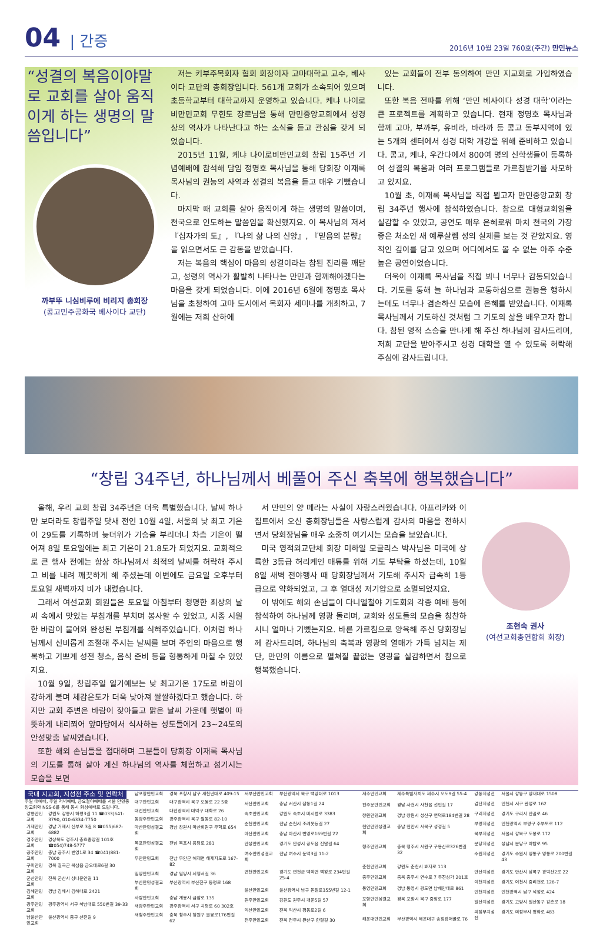04 | 간증
2016년 10월 23일 760호(주간) 만민뉴스
“성결의 복음이야말로 교회를 살아 움직이게 하는 생명의 말씀입니다”
까부뚜 니심비루에 비리지 총회장
(콩고민주공화국 베사이다 교단)
저는 키부주목회자 협회 회장이자 고마대학교 교수, 베사이다 교단의 총회장입니다. 561개 교회가 소속되어 있으며 초등학교부터 대학교까지 운영하고 있습니다. 케냐 나이로비만민교회 무힌도 장로님을 통해 만민중앙교회에서 성경 상의 역사가 나타난다고 하는 소식을 듣고 관심을 갖게 되었습니다.
2015년 11월, 케냐 나이로비만민교회 창립 15주년 기념예배에 참석해 담임 정명호 목사님을 통해 당회장 이재록 목사님의 권능의 사역과 성결의 복음을 듣고 매우 기뻤습니다.
마지막 때 교회를 살아 움직이게 하는 생명의 말씀이며, 천국으로 인도하는 말씀임을 확신했지요. 이 목사님의 저서 『십자가의 도』, 『나의 삶 나의 신앙』, 『믿음의 분량』을 읽으면서도 큰 감동을 받았습니다.
저는 복음의 핵심이 마음의 성결이라는 참된 진리를 깨닫고, 성령의 역사가 활발히 나타나는 만민과 함께해야겠다는 마음을 갖게 되었습니다. 이에 2016년 6월에 정명호 목사님을 초청하여 고마 도시에서 목회자 세미나를 개최하고, 7월에는 저희 산하에
있는 교회들이 전부 동의하여 만민 지교회로 가입하였습니다.
또한 복음 전파를 위해 ‘만민 베사이다 성경 대학’이라는 큰 프로젝트를 계획하고 있습니다. 현재 정명호 목사님과 함께 고마, 부까부, 유비라, 바라까 등 콩고 동부지역에 있는 5개의 센터에서 성경 대학 개강을 위해 준비하고 있습니다. 콩고, 케냐, 우간다에서 800여 명의 신학생들이 등록하여 성결의 복음과 여러 프로그램들로 가르침받기를 사모하고 있지요.
10월 초, 이재록 목사님을 직접 뵙고자 만민중앙교회 창립 34주년 행사에 참석하였습니다. 참으로 대형교회임을 실감할 수 있었고, 공연도 매우 은혜로워 마치 천국의 가장 좋은 처소인 새 예루살렘 성의 실제를 보는 것 같았지요. 영적인 깊이를 담고 있으며 어디에서도 볼 수 없는 아주 수준 높은 공연이었습니다.
더욱이 이재록 목사님을 직접 뵈니 너무나 감동되었습니다. 기도를 통해 늘 하나님과 교통하심으로 권능을 행하시는데도 너무나 겸손하신 모습에 은혜를 받았습니다. 이재록 목사님께서 기도하신 것처럼 그 기도의 삶을 배우고자 합니다. 참된 영적 스승을 만나게 해 주신 하나님께 감사드리며, 저희 교단을 받아주시고 성경 대학을 열 수 있도록 허락해 주심에 감사드립니다.
“창립 34주년, 하나님께서 베풀어 주신 축복에 행복했습니다”
올해, 우리 교회 창립 34주년은 더욱 특별했습니다. 날씨 하나만 보더라도 창립주일 닷새 전인 10월 4일, 서울의 낮 최고 기온이 29도를 기록하며 늦더위가 기승을 부리더니 차츰 기온이 떨어져 8일 토요일에는 최고 기온이 21.8도가 되었지요. 교회적으로 큰 행사 전에는 항상 하나님께서 최적의 날씨를 허락해 주시고 비를 내려 깨끗하게 해 주셨는데 이번에도 금요일 오후부터 토요일 새벽까지 비가 내렸습니다.
그래서 여선교회 회원들은 토요일 아침부터 청명한 최상의 날씨 속에서 맛있는 부침개를 부치며 봉사할 수 있었고, 시종 시원한 바람이 불어와 완성된 부침개를 식혀주었습니다. 이처럼 하나님께서 신비롭게 조절해 주시는 날씨를 보며 주인의 마음으로 행복하고 기쁘게 성전 청소, 음식 준비 등을 형통하게 마칠 수 있었지요.
10월 9일, 창립주일 일기예보는 낮 최고기온 17도로 바람이 강하게 불며 체감온도가 더욱 낮아져 쌀쌀하겠다고 했습니다. 하지만 교회 주변은 바람이 잦아들고 맑은 날씨 가운데 햇볕이 따뜻하게 내리쬐어 앞마당에서 식사하는 성도들에게 23~24도의 안성맞춤 날씨였습니다.
또한 해외 손님들을 접대하며 그분들이 당회장 이재록 목사님의 기도를 통해 살아 계신 하나님의 역사를 체험하고 섬기시는 모습을 보면
서 만민의 양 떼라는 사실이 자랑스러웠습니다. 아프리카와 이집트에서 오신 총회장님들은 사랑스럽게 감사의 마음을 전하시면서 당회장님을 매우 소중히 여기시는 모습을 보았습니다.
미국 영적외교단체 회장 미하일 모글리스 박사님은 미국에 상륙한 3등급 허리케인 매튜를 위해 기도 부탁을 하셨는데, 10월 8일 새벽 전야행사 때 당회장님께서 기도해 주시자 급속히 1등급으로 약화되었고, 그 후 열대성 저기압으로 소멸되었지요.
이 밖에도 해외 손님들이 다니엘철야 기도회와 각종 예배 등에 참석하여 하나님께 영광 돌리며, 교회와 성도들의 모습을 칭찬하시니 얼마나 기뻤는지요. 바른 가르침으로 양육해 주신 당회장님께 감사드리며, 하나님의 축복과 영광의 열매가 가득 넘치는 제단, 만민의 이름으로 펼쳐질 끝없는 영광을 실감하면서 참으로 행복했습니다.
조현숙 권사
(여선교회총연합회 회장)
국내 지교회, 지성전 주소 및 연락처
주일 대예배, 주일 저녁예배, 금요철야예배를 서울 만민중앙교회와 NSS-6를 통해 동시 화상예배로 드립니다.
| 강릉만민교회 | 강원도 강릉시 하평3길 11 ☎033)641-3790, 010-6334-7750 |
| 거제만민교회 | 경남 거제시 신부로 3길 8 ☎055)687-6882 |
| 경주만민교회 | 경상북도 경주시 충효중앙길 101호 ☎054)748-5777 |
| 공주만민교회 | 충남 공주시 번영1로 34 ☎041)881-7000 |
| 구미만민교회 | 경북 칠곡군 북삼읍 금오대로6길 30 |
| 군산만민교회 | 전북 군산시 상나운안길 11 |
| 김해만민교회 | 경남 김해시 김해대로 2421 |
| 광주만민교회 | 광주광역시 서구 하남대로 550번길 39-33 |
| 남울산만민교회 | 울산광역시 중구 산전길 9 |
| 남포항만민교회 | 경북 포항시 남구 새천년대로 409-15 |
| 대구만민교회 | 대구광역시 북구 오봉로 22 5층 |
| 대전만민교회 | 대전광역시 대덕구 대화로 26 |
| 동광주만민교회 | 광주광역시 북구 월동로 82-10 |
| 마산만민성결교회 | 경남 창원시 마산회원구 무학로 654 |
| 목포만민성결교회 | 전남 목포시 용당로 281 |
| 무안만민교회 | 전남 무안군 해제면 해제지도로 167-82 |
| 밀양만민교회 | 경남 밀양시 시청서길 36 |
| 부산만민성결교회 | 부산광역시 부산진구 동평로 168 |
| 사랑만민교회 | 충남 계룡시 금암로 135 |
| 새광주만민교회 | 광주광역시 서구 치평로 60 302호 |
| 새청주만민교회 | 충북 청주시 청원구 율봉로176번길 62 |
| 서부산만민교회 | 부산광역시 북구 백양대로 1013 |
| 서산만민교회 | 충남 서산시 잠동1길 24 |
| 속초만민교회 | 강원도 속초시 미시령로 3383 |
| 순천만민교회 | 전남 순천시 조례못등길 27 |
| 아산만민교회 | 충남 아산시 번영로169번길 22 |
| 안성만민교회 | 경기도 안성시 공도읍 진말길 64 |
| 여수만민성결교회 | 전남 여수시 둔덕3길 11-2 |
| 연천만민교회 | 경기도 연천군 백학면 백왕로 234번길 25-4 |
| 울산만민교회 | 울산광역시 남구 돋질로355번길 12-1 |
| 원주만민교회 | 강원도 원주시 개운5길 57 |
| 익산만민교회 | 전북 익산시 평동로2길 6 |
| 전주만민교회 | 전북 전주시 완산구 한절길 30 |
| 제주만민교회 | 제주특별자치도 제주시 오도9길 55-4 |
| 진주문만민교회 | 경남 사천시 사천읍 선인길 17 |
| 창원만민교회 | 경남 창원시 성산구 연덕로184번길 28 |
| 천안만민성결교회 | 충남 천안시 서북구 성정길 5 |
| 청주만민교회 | 충북 청주시 서원구 구룡산로326번길 32 |
| 춘천만민교회 | 강원도 춘천시 효자로 113 |
| 충주만민교회 | 충북 충주시 연수로 7 두진상가 201호 |
| 통영만민교회 | 경남 통영시 광도면 남해안대로 861 |
| 포항만민성결교회 | 경북 포항시 북구 중앙로 177 |
| 해운대만민교회 | 부산광역시 해운대구 송정광어골로 76 |
| 강동지성전 | 서울시 강동구 양재대로 1508 |
| 검단지성전 | 인천시 서구 완정로 162 |
| 구리지성전 | 경기도 구리시 안골로 46 |
| 부평지성전 | 인천광역시 부평구 주부토로 112 |
| 북부지성전 | 서울시 강북구 도봉로 172 |
| 분당지성전 | 성남시 분당구 야탑로 95 |
| 수원지성전 | 경기도 수원시 영통구 영통로 200번길 43 |
| 안산지성전 | 경기도 안산시 상록구 광덕산2로 22 |
| 이천지성전 | 경기도 이천시 중리천로 126-7 |
| 인천지성전 | 인천광역시 남구 석정로 424 |
| 일산지성전 | 경기도 고양시 일산동구 강촌로 18 |
| 의정부지성전 | 경기도 의정부시 평화로 483 |